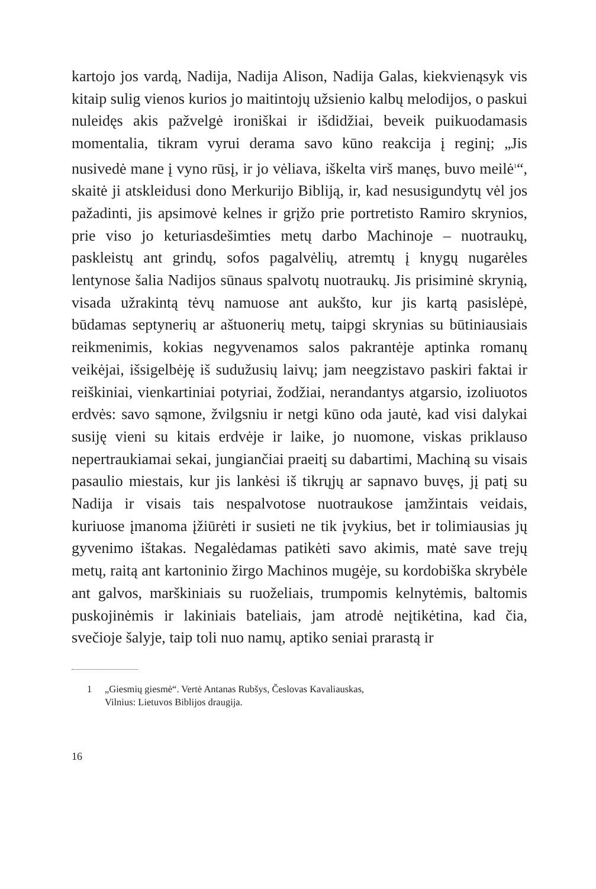kartojo jos vardą, Nadija, Nadija Alison, Nadija Galas, kiekvienąsyk vis kitaip sulig vienos kurios jo maitintojų užsienio kalbų melodijos, o paskui nuleidęs akis pažvelgė ironiškai ir išdidžiai, beveik puikuodamasis momentalia, tikram vyrui derama savo kūno reakcija į reginį; „Jis nusivedė mane į vyno rūsį, ir jo vėliava, iškelta virš manęs, buvo meilė<sup>1</sup>“, skaitė ji atskleidusi dono Merkurijo Bibliją, ir, kad nesusigundytų vėl jos pažadinti, jis apsimovė kelnes ir grįžo prie portretisto Ramiro skrynios, prie viso jo keturiasdešimties metų darbo Machinoje – nuotraukų, paskleistų ant grindų, sofos pagalvėlių, atremtų į knygų nugarėles lentynose šalia Nadijos sūnaus spalvotų nuotraukų. Jis prisiminė skrynią, visada užrakintą tėvų namuose ant aukšto, kur jis kartą pasislėpė, būdamas septynerių ar aštuonerių metų, taipgi skrynias su būtiniausiais reikmenimis, kokias negyvenamos salos pakrantėje aptinka romanų veikėjai, išsigelbėję iš sudužusių laivų; jam neegzistavo paskiri faktai ir reiškiniai, vienkartiniai potyriai, žodžiai, nerandantys atgarsio, izoliuotos erdvės: savo sąmone, žvilgsniu ir netgi kūno oda jautė, kad visi dalykai susiję vieni su kitais erdvėje ir laike, jo nuomone, viskas priklauso nepertraukiamai sekai, jungiančiai praeitį su dabartimi, Machiną su visais pasaulio miestais, kur jis lankėsi iš tikrųjų ar sapnavo buvęs, jį patį su Nadija ir visais tais nespalvotose nuotraukose įamžintais veidais, kuriuose įmanoma įžiūrėti ir susieti ne tik įvykius, bet ir tolimiausias jų gyvenimo ištakas. Negalėdamas patikėti savo akimis, matė save trejų metų, raitą ant kartoninio žirgo Machinos mugėje, su kordobiška skrybėle ant galvos, marškiniais su ruoželiais, trumpomis kelnytėmis, baltomis puskojinėmis ir lakiniais bateliais, jam atrodė neįtikėtina, kad čia, svečioje šalyje, taip toli nuo namų, aptiko seniai prarastą ir
1 „Giesmių giesmė“. Vertė Antanas Rubšys, Česlovas Kavaliauskas,
Vilnius: Lietuvos Biblijos draugija.
16